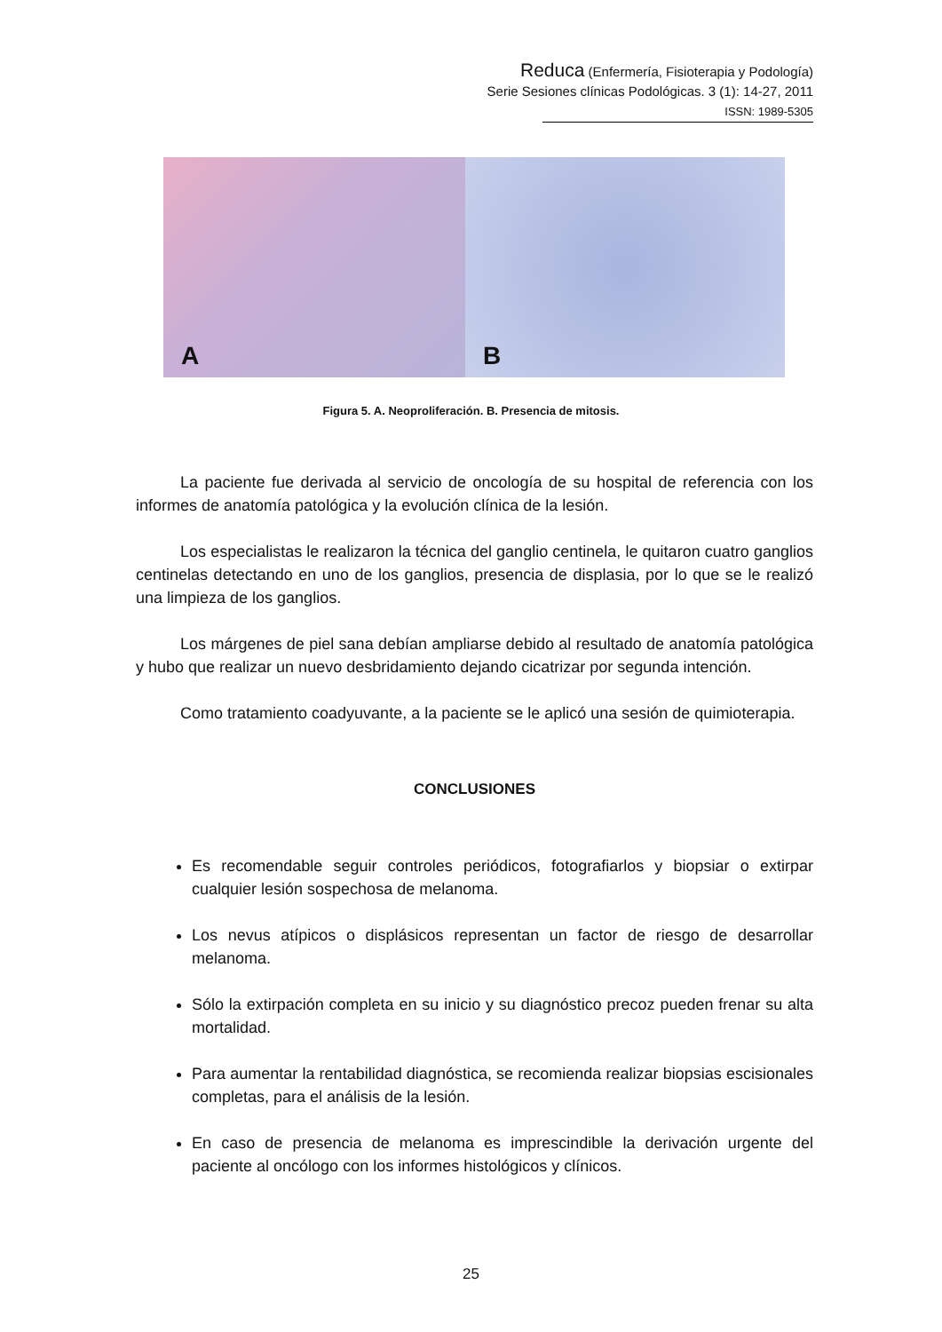Reduca (Enfermería, Fisioterapia y Podología)
Serie Sesiones clínicas Podológicas. 3 (1): 14-27, 2011
ISSN: 1989-5305
A
B
Figura 5. A. Neoproliferación. B. Presencia de mitosis.
La paciente fue derivada al servicio de oncología de su hospital de referencia con los informes de anatomía patológica y la evolución clínica de la lesión.
Los especialistas le realizaron la técnica del ganglio centinela, le quitaron cuatro ganglios centinelas detectando en uno de los ganglios, presencia de displasia, por lo que se le realizó una limpieza de los ganglios.
Los márgenes de piel sana debían ampliarse debido al resultado de anatomía patológica y hubo que realizar un nuevo desbridamiento dejando cicatrizar por segunda intención.
Como tratamiento coadyuvante, a la paciente se le aplicó una sesión de quimioterapia.
CONCLUSIONES
Es recomendable seguir controles periódicos, fotografiarlos y biopsiar o extirpar cualquier lesión sospechosa de melanoma.
Los nevus atípicos o displásicos representan un factor de riesgo de desarrollar melanoma.
Sólo la extirpación completa en su inicio y su diagnóstico precoz pueden frenar su alta mortalidad.
Para aumentar la rentabilidad diagnóstica, se recomienda realizar biopsias escisionales completas, para el análisis de la lesión.
En caso de presencia de melanoma es imprescindible la derivación urgente del paciente al oncólogo con los informes histológicos y clínicos.
25